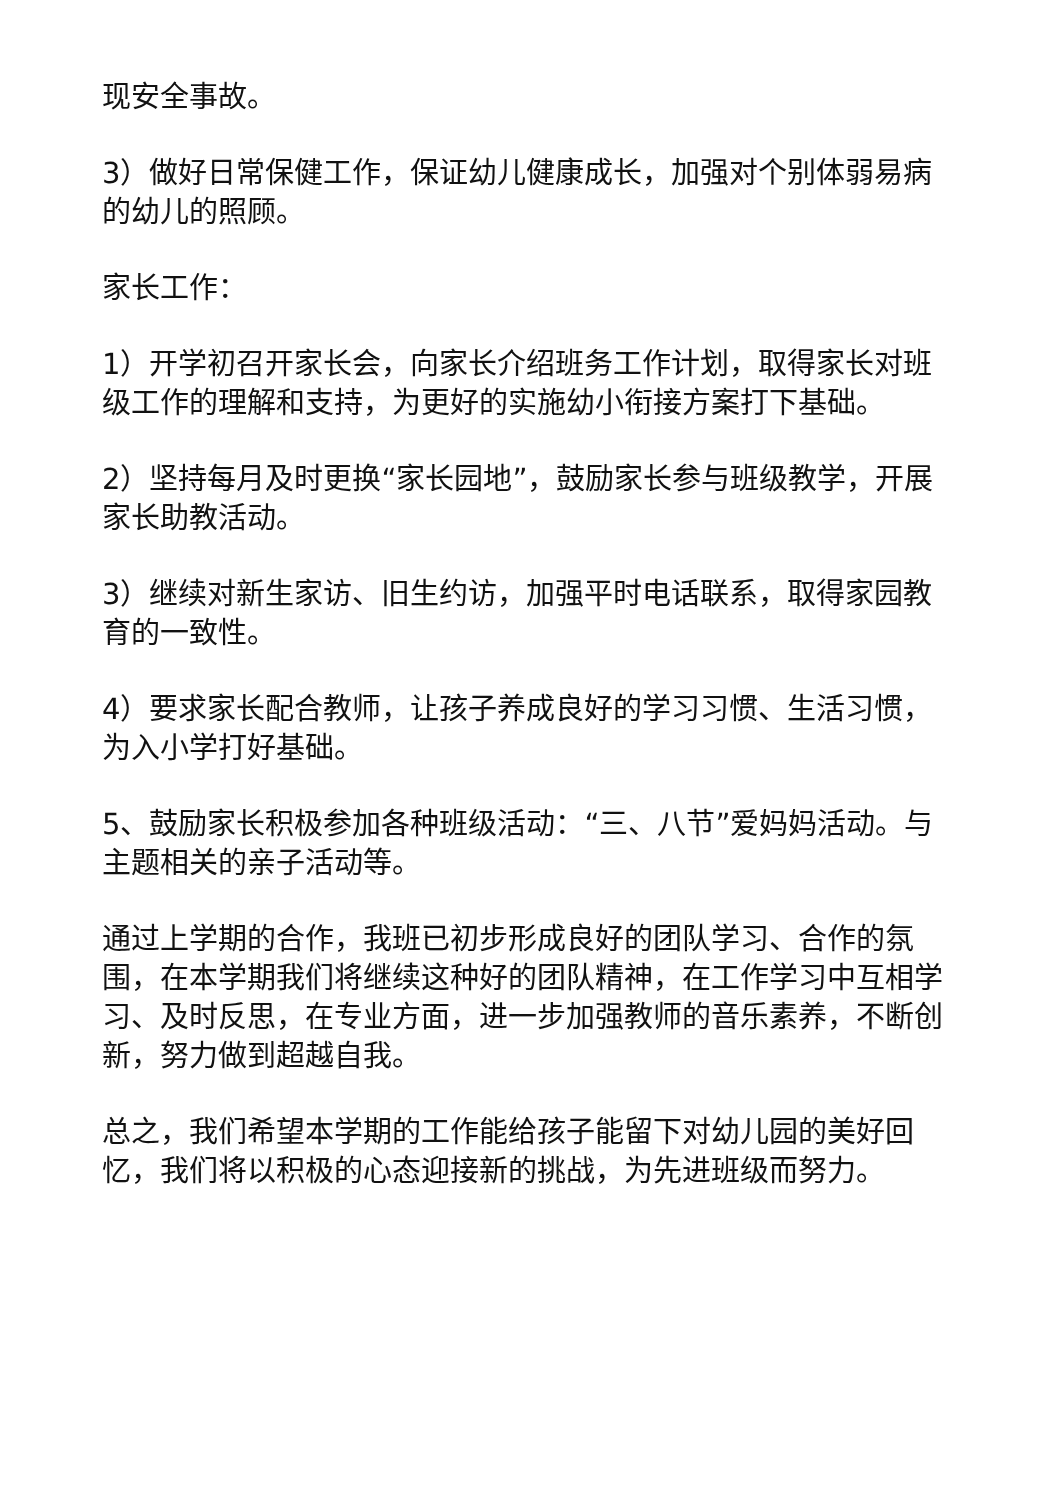现安全事故。
3）做好日常保健工作，保证幼儿健康成长，加强对个别体弱易病的幼儿的照顾。
家长工作：
1）开学初召开家长会，向家长介绍班务工作计划，取得家长对班级工作的理解和支持，为更好的实施幼小衔接方案打下基础。
2）坚持每月及时更换“家长园地”，鼓励家长参与班级教学，开展家长助教活动。
3）继续对新生家访、旧生约访，加强平时电话联系，取得家园教育的一致性。
4）要求家长配合教师，让孩子养成良好的学习习惯、生活习惯，为入小学打好基础。
5、鼓励家长积极参加各种班级活动：“三、八节”爱妈妈活动。与主题相关的亲子活动等。
通过上学期的合作，我班已初步形成良好的团队学习、合作的氛围，在本学期我们将继续这种好的团队精神，在工作学习中互相学习、及时反思，在专业方面，进一步加强教师的音乐素养，不断创新，努力做到超越自我。
总之，我们希望本学期的工作能给孩子能留下对幼儿园的美好回忆，我们将以积极的心态迎接新的挑战，为先进班级而努力。